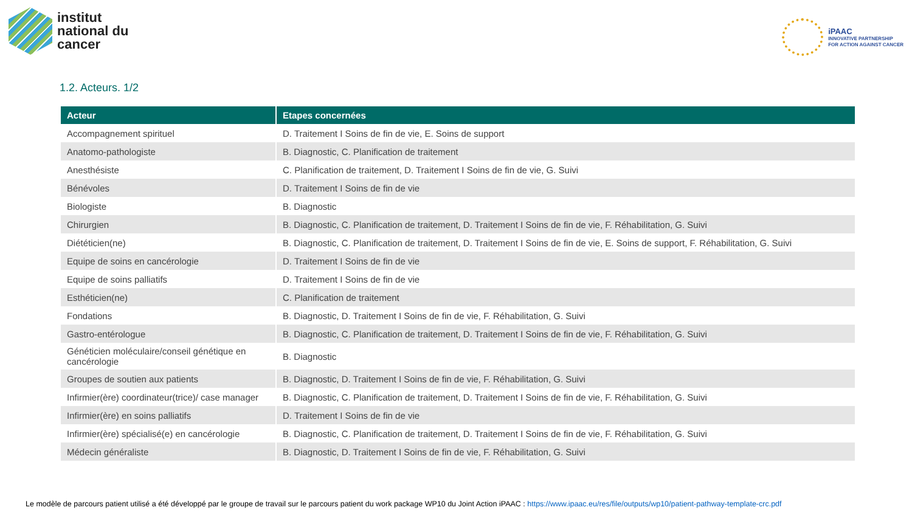institut
national du
cancer
iPAAC
INNOVATIVE PARTNERSHIP
FOR ACTION AGAINST CANCER
1.2. Acteurs. 1/2
| Acteur | Etapes concernées |
| --- | --- |
| Accompagnement spirituel | D. Traitement I Soins de fin de vie, E. Soins de support |
| Anatomo-pathologiste | B. Diagnostic, C. Planification de traitement |
| Anesthésiste | C. Planification de traitement, D. Traitement I Soins de fin de vie, G. Suivi |
| Bénévoles | D. Traitement I Soins de fin de vie |
| Biologiste | B. Diagnostic |
| Chirurgien | B. Diagnostic, C. Planification de traitement, D. Traitement I Soins de fin de vie, F. Réhabilitation, G. Suivi |
| Diététicien(ne) | B. Diagnostic, C. Planification de traitement, D. Traitement I Soins de fin de vie, E. Soins de support, F. Réhabilitation, G. Suivi |
| Equipe de soins en cancérologie | D. Traitement I Soins de fin de vie |
| Equipe de soins palliatifs | D. Traitement I Soins de fin de vie |
| Esthéticien(ne) | C. Planification de traitement |
| Fondations | B. Diagnostic, D. Traitement I Soins de fin de vie, F. Réhabilitation, G. Suivi |
| Gastro-entérologue | B. Diagnostic, C. Planification de traitement, D. Traitement I Soins de fin de vie, F. Réhabilitation, G. Suivi |
| Généticien moléculaire/conseil génétique en cancérologie | B. Diagnostic |
| Groupes de soutien aux patients | B. Diagnostic, D. Traitement I Soins de fin de vie, F. Réhabilitation, G. Suivi |
| Infirmier(ère) coordinateur(trice)/ case manager | B. Diagnostic, C. Planification de traitement, D. Traitement I Soins de fin de vie, F. Réhabilitation, G. Suivi |
| Infirmier(ère) en soins palliatifs | D. Traitement I Soins de fin de vie |
| Infirmier(ère) spécialisé(e) en cancérologie | B. Diagnostic, C. Planification de traitement, D. Traitement I Soins de fin de vie, F. Réhabilitation, G. Suivi |
| Médecin généraliste | B. Diagnostic, D. Traitement I Soins de fin de vie, F. Réhabilitation, G. Suivi |
Le modèle de parcours patient utilisé a été développé par le groupe de travail sur le parcours patient du work package WP10 du Joint Action iPAAC : https://www.ipaac.eu/res/file/outputs/wp10/patient-pathway-template-crc.pdf